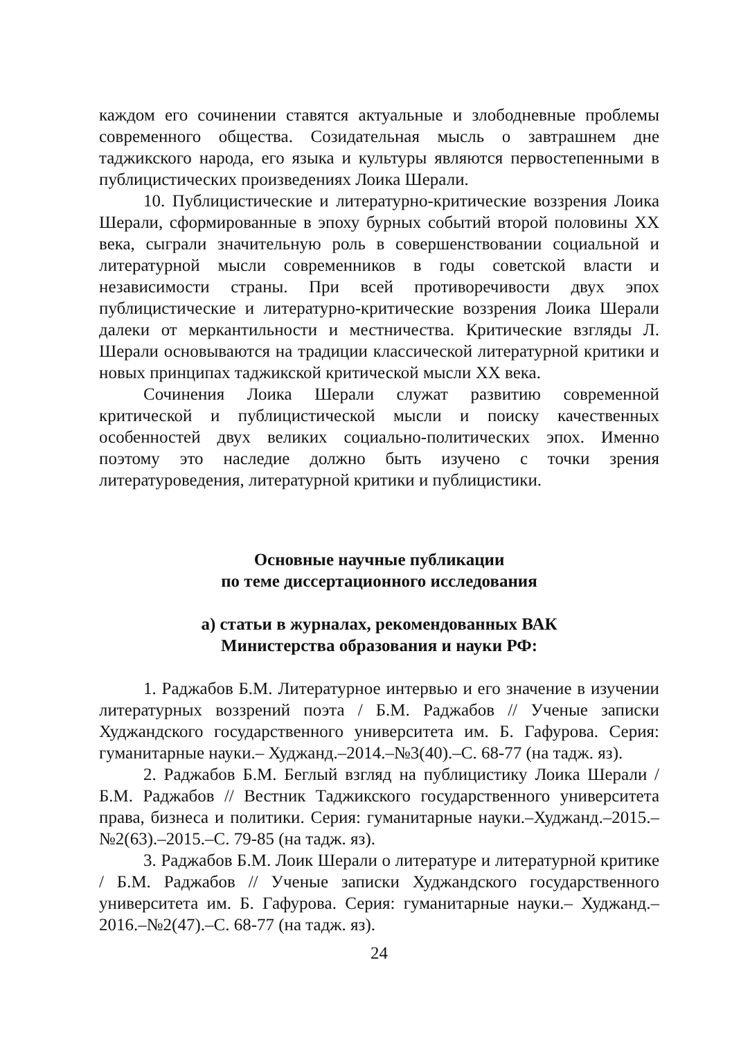каждом его сочинении ставятся актуальные и злободневные проблемы современного общества. Созидательная мысль о завтрашнем дне таджикского народа, его языка и культуры являются первостепенными в публицистических произведениях Лоика Шерали.
10. Публицистические и литературно-критические воззрения Лоика Шерали, сформированные в эпоху бурных событий второй половины XX века, сыграли значительную роль в совершенствовании социальной и литературной мысли современников в годы советской власти и независимости страны. При всей противоречивости двух эпох публицистические и литературно-критические воззрения Лоика Шерали далеки от меркантильности и местничества. Критические взгляды Л. Шерали основываются на традиции классической литературной критики и новых принципах таджикской критической мысли XX века.
Сочинения Лоика Шерали служат развитию современной критической и публицистической мысли и поиску качественных особенностей двух великих социально-политических эпох. Именно поэтому это наследие должно быть изучено с точки зрения литературоведения, литературной критики и публицистики.
Основные научные публикации
по теме диссертационного исследования
а) статьи в журналах, рекомендованных ВАК
Министерства образования и науки РФ:
1. Раджабов Б.М. Литературное интервью и его значение в изучении литературных воззрений поэта / Б.М. Раджабов // Ученые записки Худжандского государственного университета им. Б. Гафурова. Серия: гуманитарные науки.– Худжанд.–2014.–№3(40).–С. 68-77 (на тадж. яз).
2. Раджабов Б.М. Беглый взгляд на публицистику Лоика Шерали / Б.М. Раджабов // Вестник Таджикского государственного университета права, бизнеса и политики. Серия: гуманитарные науки.–Худжанд.–2015.–№2(63).–2015.–С. 79-85 (на тадж. яз).
3. Раджабов Б.М. Лоик Шерали о литературе и литературной критике / Б.М. Раджабов // Ученые записки Худжандского государственного университета им. Б. Гафурова. Серия: гуманитарные науки.– Худжанд.–2016.–№2(47).–С. 68-77 (на тадж. яз).
24